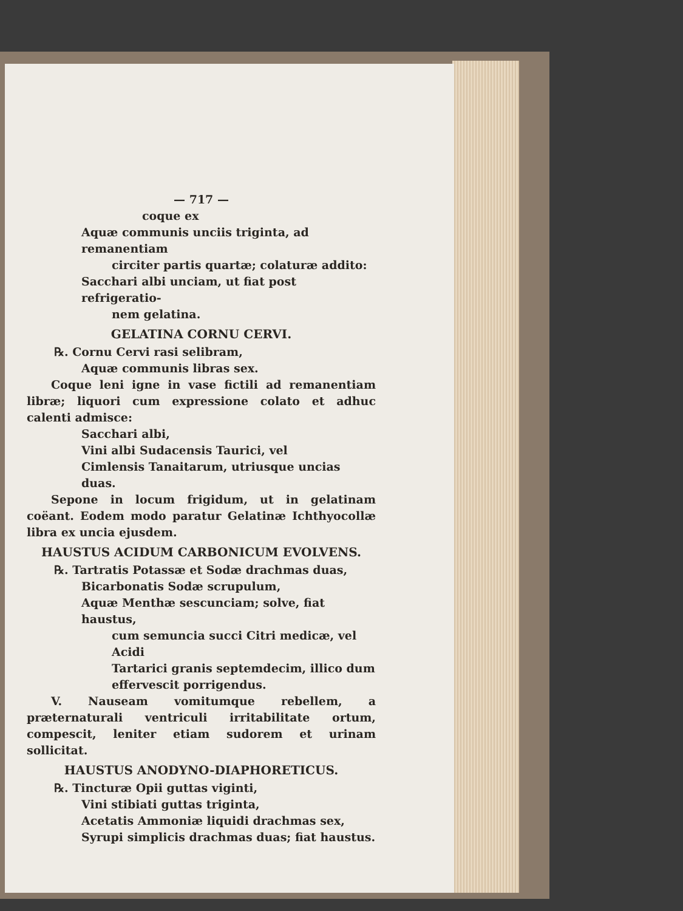— 717 —
coque ex
Aquæ communis unciis triginta, ad remanentiam
circiter partis quartæ; colaturæ addito:
Sacchari albi unciam, ut fiat post refrigeratio-
nem gelatina.
GELATINA CORNU CERVI.
℞. Cornu Cervi rasi selibram,
Aquæ communis libras sex.
Coque leni igne in vase fictili ad remanentiam libræ; liquori cum expressione colato et adhuc calenti admisce:
Sacchari albi,
Vini albi Sudacensis Taurici, vel
Cimlensis Tanaitarum, utriusque uncias duas.
Sepone in locum frigidum, ut in gelatinam coëant. Eodem modo paratur Gelatinæ Ichthyocollæ libra ex uncia ejusdem.
HAUSTUS ACIDUM CARBONICUM EVOLVENS.
℞. Tartratis Potassæ et Sodæ drachmas duas,
Bicarbonatis Sodæ scrupulum,
Aquæ Menthæ sescunciam; solve, fiat haustus,
cum semuncia succi Citri medicæ, vel Acidi
Tartarici granis septemdecim, illico dum
effervescit porrigendus.
V. Nauseam vomitumque rebellem, a præternaturali ventriculi irritabilitate ortum, compescit, leniter etiam sudorem et urinam sollicitat.
HAUSTUS ANODYNO-DIAPHORETICUS.
℞. Tincturæ Opii guttas viginti,
Vini stibiati guttas triginta,
Acetatis Ammoniæ liquidi drachmas sex,
Syrupi simplicis drachmas duas; fiat haustus.